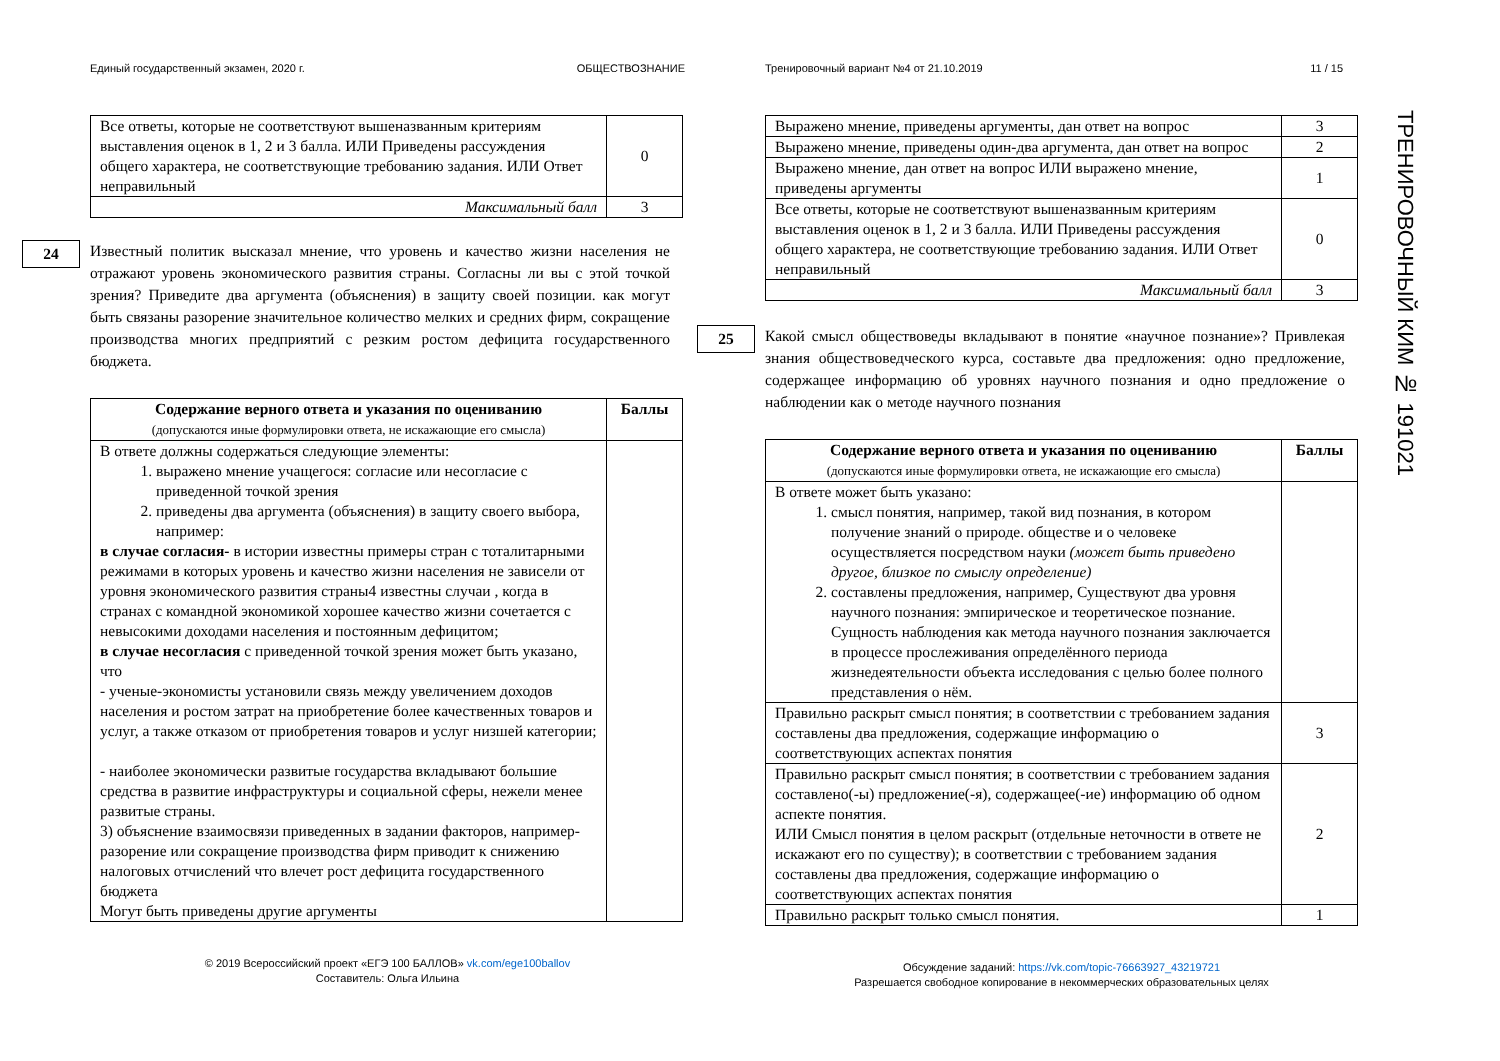Единый государственный экзамен, 2020 г. ОБЩЕСТВОЗНАНИЕ
| Все ответы, которые не соответствуют вышеназванным критериям выставления оценок в 1, 2 и 3 балла. ИЛИ Приведены рассуждения общего характера, не соответствующие требованию задания. ИЛИ Ответ неправильный | 0 |
| Максимальный балл | 3 |
24
Известный политик высказал мнение, что уровень и качество жизни населения не отражают уровень экономического развития страны. Согласны ли вы с этой точкой зрения? Приведите два аргумента (объяснения) в защиту своей позиции. как могут быть связаны разорение значительное количество мелких и средних фирм, сокращение производства многих предприятий с резким ростом дефицита государственного бюджета.
| Содержание верного ответа и указания по оцениванию (допускаются иные формулировки ответа, не искажающие его смысла) | Баллы |
| --- | --- |
| В ответе должны содержаться следующие элементы: 1. выражено мнение учащегося: согласие или несогласие с приведенной точкой зрения 2. приведены два аргумента (объяснения) в защиту своего выбора, например: в случае согласия- в истории известны примеры стран с тоталитарными режимами в которых уровень и качество жизни населения не зависели от уровня экономического развития страны4 известны случаи , когда в странах с командной экономикой хорошее качество жизни сочетается с невысокими доходами населения и постоянным дефицитом; в случае несогласия с приведенной точкой зрения может быть указано, что - ученые-экономисты установили связь между увеличением доходов населения и ростом затрат на приобретение более качественных товаров и услуг, а также отказом от приобретения товаров и услуг низшей категории; - наиболее экономически развитые государства вкладывают большие средства в развитие инфраструктуры и социальной сферы, нежели менее развитые страны. 3) объяснение взаимосвязи приведенных в задании факторов, например- разорение или сокращение производства фирм приводит к снижению налоговых отчислений что влечет рост дефицита государственного бюджета Могут быть приведены другие аргументы | |
© 2019 Всероссийский проект «ЕГЭ 100 БАЛЛОВ» vk.com/ege100ballov
Составитель: Ольга Ильина
Тренировочный вариант №4 от 21.10.2019 11 / 15
| Выражено мнение, приведены аргументы, дан ответ на вопрос | 3 |
| Выражено мнение, приведены один-два аргумента, дан ответ на вопрос | 2 |
| Выражено мнение, дан ответ на вопрос ИЛИ выражено мнение, приведены аргументы | 1 |
| Все ответы, которые не соответствуют вышеназванным критериям выставления оценок в 1, 2 и 3 балла. ИЛИ Приведены рассуждения общего характера, не соответствующие требованию задания. ИЛИ Ответ неправильный | 0 |
| Максимальный балл | 3 |
25
Какой смысл обществоведы вкладывают в понятие «научное познание»? Привлекая знания обществоведческого курса, составьте два предложения: одно предложение, содержащее информацию об уровнях научного познания и одно предложение о наблюдении как о методе научного познания
| Содержание верного ответа и указания по оцениванию (допускаются иные формулировки ответа, не искажающие его смысла) | Баллы |
| --- | --- |
| В ответе может быть указано: 1. смысл понятия, например, такой вид познания, в котором получение знаний о природе. обществе и о человеке осуществляется посредством науки (может быть приведено другое, близкое по смыслу определение) 2. составлены предложения, например, Существуют два уровня научного познания: эмпирическое и теоретическое познание. Сущность наблюдения как метода научного познания заключается в процессе прослеживания определённого периода жизнедеятельности объекта исследования с целью более полного представления о нём. | |
| Правильно раскрыт смысл понятия; в соответствии с требованием задания составлены два предложения, содержащие информацию о соответствующих аспектах понятия | 3 |
| Правильно раскрыт смысл понятия; в соответствии с требованием задания составлено(-ы) предложение(-я), содержащее(-ие) информацию об одном аспекте понятия. ИЛИ Смысл понятия в целом раскрыт (отдельные неточности в ответе не искажают его по существу); в соответствии с требованием задания составлены два предложения, содержащие информацию о соответствующих аспектах понятия | 2 |
| Правильно раскрыт только смысл понятия. | 1 |
Обсуждение заданий: https://vk.com/topic-76663927_43219721
Разрешается свободное копирование в некоммерческих образовательных целях
ТРЕНИРОВОЧНЫЙ КИМ № 191021